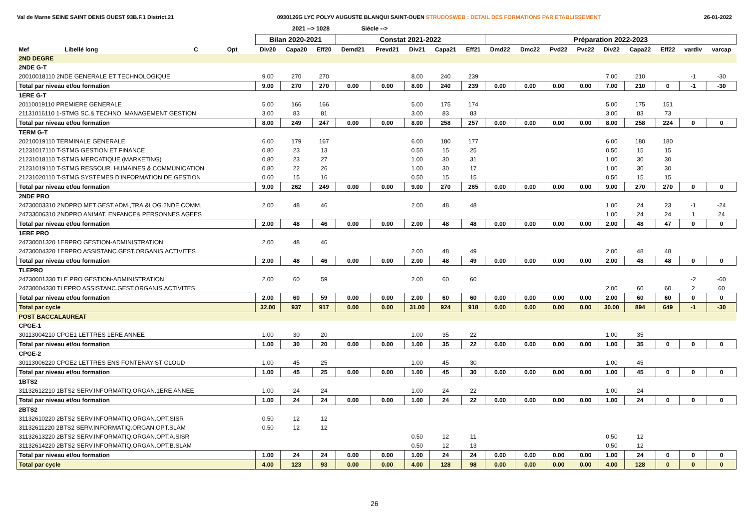Val de Marne SEINE SAINT DENIS OUEST 93B.F.1 District.21
0930126G LYC POLYV AUGUSTE BLANQUI SAINT-OUEN STRUDOSWEB : DETAIL DES FORMATIONS PAR ETABLISSEMENT
26-01-2022
2021 --> 1028 Siécle -->
| | | | | Bilan 2020-2021 | | | Constat 2021-2022 | | | | | Préparation 2022-2023 | | | | | | | | |
| --- | --- | --- | --- | --- | --- | --- | --- | --- | --- | --- | --- | --- | --- | --- | --- | --- | --- | --- | --- | --- |
| Mef | Libellé long | C | Opt | Div20 | Capa20 | Eff20 | Demd21 | Prevd21 | Div21 | Capa21 | Eff21 | Dmd22 | Dmc22 | Pvd22 | Pvc22 | Div22 | Capa22 | Eff22 | vardiv | varcap |
| 2ND DEGRE | | | | | | | | | | | | | | | | | | | | |
| 2NDE G-T | | | | | | | | | | | | | | | | | | | | |
| 20010018110 2NDE GENERALE ET TECHNOLOGIQUE | | | | 9.00 | 270 | 270 | | | 8.00 | 240 | 239 | | | | | 7.00 | 210 | | -1 | -30 |
| Total par niveau et/ou formation | | | | 9.00 | 270 | 270 | 0.00 | 0.00 | 8.00 | 240 | 239 | 0.00 | 0.00 | 0.00 | 0.00 | 7.00 | 210 | 0 | -1 | -30 |
| 1ERE G-T | | | | | | | | | | | | | | | | | | | | |
| 20110019110 PREMIERE GENERALE | | | | 5.00 | 166 | 166 | | | 5.00 | 175 | 174 | | | | | 5.00 | 175 | 151 | | |
| 21131016110 1-STMG SC.& TECHNO. MANAGEMENT GESTION | | | | 3.00 | 83 | 81 | | | 3.00 | 83 | 83 | | | | | 3.00 | 83 | 73 | | |
| Total par niveau et/ou formation | | | | 8.00 | 249 | 247 | 0.00 | 0.00 | 8.00 | 258 | 257 | 0.00 | 0.00 | 0.00 | 0.00 | 8.00 | 258 | 224 | 0 | 0 |
| TERM G-T | | | | | | | | | | | | | | | | | | | | |
| 20210019110 TERMINALE GENERALE | | | | 6.00 | 179 | 167 | | | 6.00 | 180 | 177 | | | | | 6.00 | 180 | 180 | | |
| 21231017110 T-STMG GESTION ET FINANCE | | | | 0.80 | 23 | 13 | | | 0.50 | 15 | 25 | | | | | 0.50 | 15 | 15 | | |
| 21231018110 T-STMG MERCATIQUE (MARKETING) | | | | 0.80 | 23 | 27 | | | 1.00 | 30 | 31 | | | | | 1.00 | 30 | 30 | | |
| 21231019110 T-STMG RESSOUR. HUMAINES & COMMUNICATION | | | | 0.80 | 22 | 26 | | | 1.00 | 30 | 17 | | | | | 1.00 | 30 | 30 | | |
| 21231020110 T-STMG SYSTEMES D'INFORMATION DE GESTION | | | | 0.60 | 15 | 16 | | | 0.50 | 15 | 15 | | | | | 0.50 | 15 | 15 | | |
| Total par niveau et/ou formation | | | | 9.00 | 262 | 249 | 0.00 | 0.00 | 9.00 | 270 | 265 | 0.00 | 0.00 | 0.00 | 0.00 | 9.00 | 270 | 270 | 0 | 0 |
| 2NDE PRO | | | | | | | | | | | | | | | | | | | | |
| 24730003310 2NDPRO MET.GEST.ADM.,TRA.&LOG.2NDE COMM. | | | | 2.00 | 48 | 46 | | | 2.00 | 48 | 48 | | | | | 1.00 | 24 | 23 | -1 | -24 |
| 24733006310 2NDPRO ANIMAT. ENFANCE& PERSONNES AGEES | | | | | | | | | | | | | | | | 1.00 | 24 | 24 | 1 | 24 |
| Total par niveau et/ou formation | | | | 2.00 | 48 | 46 | 0.00 | 0.00 | 2.00 | 48 | 48 | 0.00 | 0.00 | 0.00 | 0.00 | 2.00 | 48 | 47 | 0 | 0 |
| 1ERE PRO | | | | | | | | | | | | | | | | | | | | |
| 24730001320 1ERPRO GESTION-ADMINISTRATION | | | | 2.00 | 48 | 46 | | | | | | | | | | | | | | |
| 24730004320 1ERPRO ASSISTANC.GEST.ORGANIS.ACTIVITES | | | | | | | | | 2.00 | 48 | 49 | | | | | 2.00 | 48 | 48 | | |
| Total par niveau et/ou formation | | | | 2.00 | 48 | 46 | 0.00 | 0.00 | 2.00 | 48 | 49 | 0.00 | 0.00 | 0.00 | 0.00 | 2.00 | 48 | 48 | 0 | 0 |
| TLEPRO | | | | | | | | | | | | | | | | | | | | |
| 24730001330 TLE PRO GESTION-ADMINISTRATION | | | | 2.00 | 60 | 59 | | | 2.00 | 60 | 60 | | | | | | | | -2 | -60 |
| 24730004330 TLEPRO ASSISTANC.GEST.ORGANIS.ACTIVITES | | | | | | | | | | | | | | | | 2.00 | 60 | 60 | 2 | 60 |
| Total par niveau et/ou formation | | | | 2.00 | 60 | 59 | 0.00 | 0.00 | 2.00 | 60 | 60 | 0.00 | 0.00 | 0.00 | 0.00 | 2.00 | 60 | 60 | 0 | 0 |
| Total par cycle | | | | 32.00 | 937 | 917 | 0.00 | 0.00 | 31.00 | 924 | 918 | 0.00 | 0.00 | 0.00 | 0.00 | 30.00 | 894 | 649 | -1 | -30 |
| POST BACCALAUREAT | | | | | | | | | | | | | | | | | | | | |
| CPGE-1 | | | | | | | | | | | | | | | | | | | | |
| 30113004210 CPGE1 LETTRES 1ERE ANNEE | | | | 1.00 | 30 | 20 | | | 1.00 | 35 | 22 | | | | | 1.00 | 35 | | | |
| Total par niveau et/ou formation | | | | 1.00 | 30 | 20 | 0.00 | 0.00 | 1.00 | 35 | 22 | 0.00 | 0.00 | 0.00 | 0.00 | 1.00 | 35 | 0 | 0 | 0 |
| CPGE-2 | | | | | | | | | | | | | | | | | | | | |
| 30113006220 CPGE2 LETTRES ENS FONTENAY-ST CLOUD | | | | 1.00 | 45 | 25 | | | 1.00 | 45 | 30 | | | | | 1.00 | 45 | | | |
| Total par niveau et/ou formation | | | | 1.00 | 45 | 25 | 0.00 | 0.00 | 1.00 | 45 | 30 | 0.00 | 0.00 | 0.00 | 0.00 | 1.00 | 45 | 0 | 0 | 0 |
| 1BTS2 | | | | | | | | | | | | | | | | | | | | |
| 31132612210 1BTS2 SERV.INFORMATIQ.ORGAN.1ERE ANNEE | | | | 1.00 | 24 | 24 | | | 1.00 | 24 | 22 | | | | | 1.00 | 24 | | | |
| Total par niveau et/ou formation | | | | 1.00 | 24 | 24 | 0.00 | 0.00 | 1.00 | 24 | 22 | 0.00 | 0.00 | 0.00 | 0.00 | 1.00 | 24 | 0 | 0 | 0 |
| 2BTS2 | | | | | | | | | | | | | | | | | | | | |
| 31132610220 2BTS2 SERV.INFORMATIQ.ORGAN.OPT.SISR | | | | 0.50 | 12 | 12 | | | | | | | | | | | | | | |
| 31132611220 2BTS2 SERV.INFORMATIQ.ORGAN.OPT.SLAM | | | | 0.50 | 12 | 12 | | | | | | | | | | | | | | |
| 31132613220 2BTS2 SERV.INFORMATIQ.ORGAN.OPT.A.SISR | | | | | | | | | 0.50 | 12 | 11 | | | | | 0.50 | 12 | | | |
| 31132614220 2BTS2 SERV.INFORMATIQ.ORGAN.OPT.B.SLAM | | | | | | | | | 0.50 | 12 | 13 | | | | | 0.50 | 12 | | | |
| Total par niveau et/ou formation | | | | 1.00 | 24 | 24 | 0.00 | 0.00 | 1.00 | 24 | 24 | 0.00 | 0.00 | 0.00 | 0.00 | 1.00 | 24 | 0 | 0 | 0 |
| Total par cycle | | | | 4.00 | 123 | 93 | 0.00 | 0.00 | 4.00 | 128 | 98 | 0.00 | 0.00 | 0.00 | 0.00 | 4.00 | 128 | 0 | 0 | 0 |
26